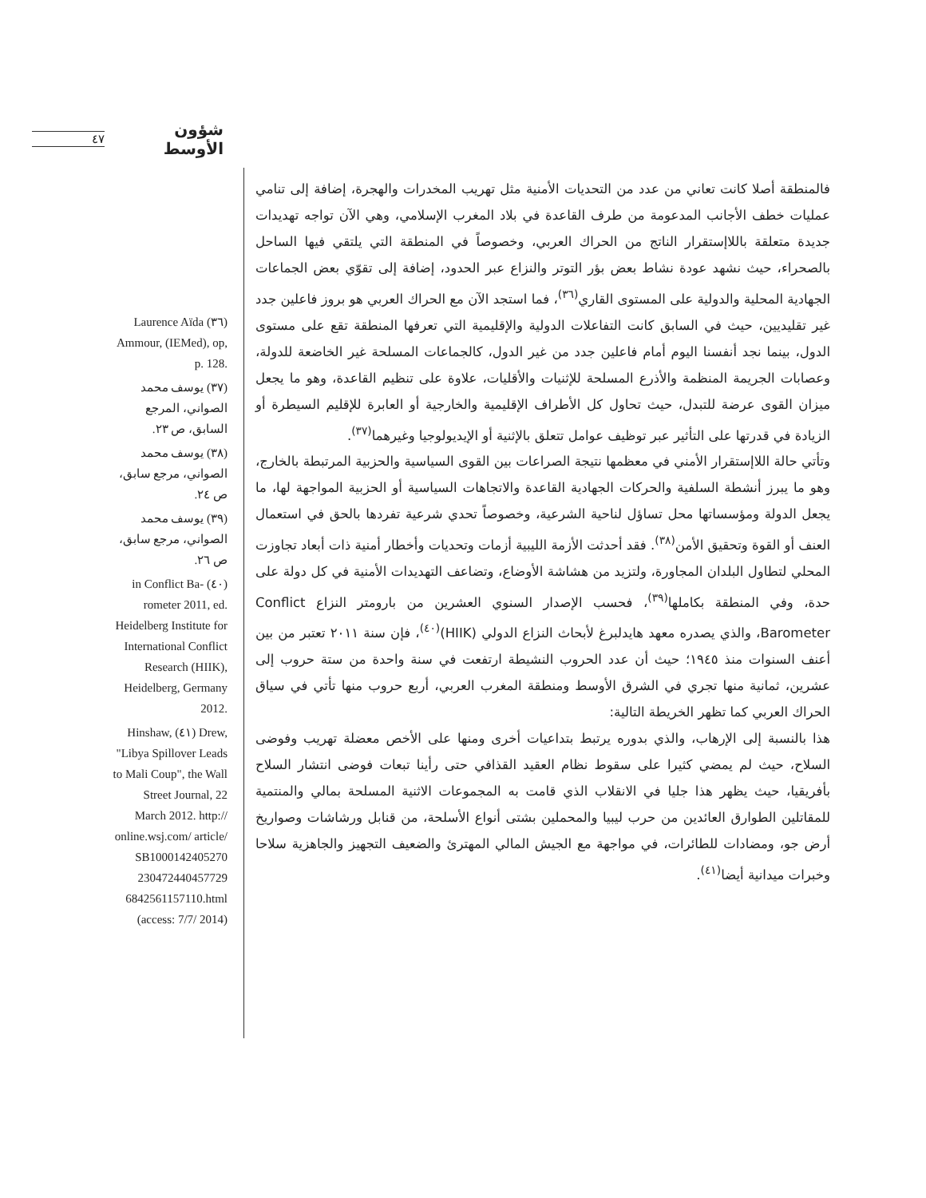شؤون الأوسط ٤٧
Laurence Aïda (٣٦) Ammour, (IEMed), op, p. 128.
(٣٧) يوسف محمد الصواني، المرجع السابق، ص ٢٣.
(٣٨) يوسف محمد الصواني، مرجع سابق، ص ٢٤.
(٣٩) يوسف محمد الصواني، مرجع سابق، ص ٢٦.
in Conflict Ba- (٤٠) rometer 2011, ed. Heidelberg Institute for International Conflict Research (HIIK), Heidelberg, Germany 2012.
Hinshaw, (٤١) Drew, "Libya Spillover Leads to Mali Coup", the Wall Street Journal, 22 March 2012. http:// online.wsj.com/ article/ SB1000142405270 230472440457729 6842561157110.html (access: 7/7/ 2014)
فالمنطقة أصلا كانت تعاني من عدد من التحديات الأمنية مثل تهريب المخدرات والهجرة، إضافة إلى تنامي عمليات خطف الأجانب المدعومة من طرف القاعدة في بلاد المغرب الإسلامي، وهي الآن تواجه تهديدات جديدة متعلقة باللاإستقرار الناتج من الحراك العربي، وخصوصاً في المنطقة التي يلتقي فيها الساحل بالصحراء، حيث نشهد عودة نشاط بعض بؤر التوتر والنزاع عبر الحدود، إضافة إلى تقوّي بعض الجماعات الجهادية المحلية والدولية على المستوى القاري<sup>(٣٦)</sup>، فما استجد الآن مع الحراك العربي هو بروز فاعلين جدد غير تقليديين، حيث في السابق كانت التفاعلات الدولية والإقليمية التي تعرفها المنطقة تقع على مستوى الدول، بينما نجد أنفسنا اليوم أمام فاعلين جدد من غير الدول، كالجماعات المسلحة غير الخاضعة للدولة، وعصابات الجريمة المنظمة والأذرع المسلحة للإثنيات والأقليات، علاوة على تنظيم القاعدة، وهو ما يجعل ميزان القوى عرضة للتبدل، حيث تحاول كل الأطراف الإقليمية والخارجية أو العابرة للإقليم السيطرة أو الزيادة في قدرتها على التأثير عبر توظيف عوامل تتعلق بالإثنية أو الإيديولوجيا وغيرهما<sup>(٣٧)</sup>.
وتأتي حالة اللاإستقرار الأمني في معظمها نتيجة الصراعات بين القوى السياسية والحزبية المرتبطة بالخارج، وهو ما يبرز أنشطة السلفية والحركات الجهادية القاعدة والاتجاهات السياسية أو الحزبية المواجهة لها، ما يجعل الدولة ومؤسساتها محل تساؤل لناحية الشرعية، وخصوصاً تحدي شرعية تفردها بالحق في استعمال العنف أو القوة وتحقيق الأمن<sup>(٣٨)</sup>. فقد أحدثت الأزمة الليبية أزمات وتحديات وأخطار أمنية ذات أبعاد تجاوزت المحلي لتطاول البلدان المجاورة، ولتزيد من هشاشة الأوضاع، وتضاعف التهديدات الأمنية في كل دولة على حدة، وفي المنطقة بكاملها<sup>(٣٩)</sup>، فحسب الإصدار السنوي العشرين من بارومتر النزاع Conflict Barometer، والذي يصدره معهد هايدلبرغ لأبحاث النزاع الدولي (HIIK)<sup>(٤٠)</sup>، فإن سنة ٢٠١١ تعتبر من بين أعنف السنوات منذ ١٩٤٥؛ حيث أن عدد الحروب النشيطة ارتفعت في سنة واحدة من ستة حروب إلى عشرين، ثمانية منها تجري في الشرق الأوسط ومنطقة المغرب العربي، أربع حروب منها تأتي في سياق الحراك العربي كما تظهر الخريطة التالية:
هذا بالنسبة إلى الإرهاب، والذي بدوره يرتبط بتداعيات أخرى ومنها على الأخص معضلة تهريب وفوضى السلاح، حيث لم يمضي كثيرا على سقوط نظام العقيد القذافي حتى رأينا تبعات فوضى انتشار السلاح بأفريقيا، حيث يظهر هذا جليا في الانقلاب الذي قامت به المجموعات الاثنية المسلحة بمالي والمنتمية للمقاتلين الطوارق العائدين من حرب ليبيا والمحملين بشتى أنواع الأسلحة، من قنابل ورشاشات وصواريخ أرض جو، ومضادات للطائرات، في مواجهة مع الجيش المالي المهترئ والضعيف التجهيز والجاهزية سلاحا وخبرات ميدانية أيضا<sup>(٤١)</sup>.